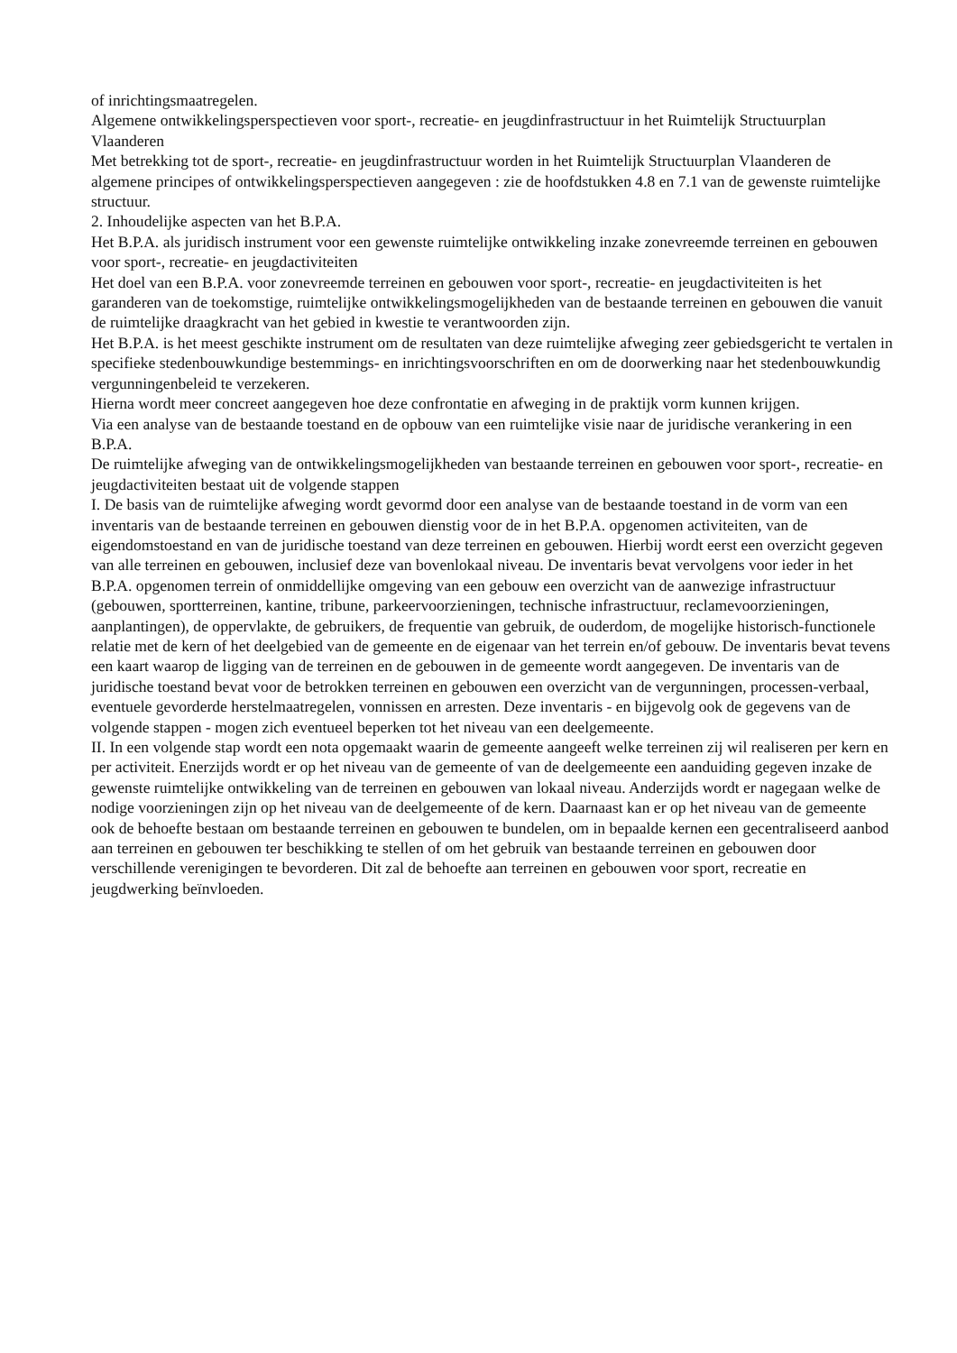of inrichtingsmaatregelen.
Algemene ontwikkelingsperspectieven voor sport-, recreatie- en jeugdinfrastructuur in het Ruimtelijk Structuurplan Vlaanderen
Met betrekking tot de sport-, recreatie- en jeugdinfrastructuur worden in het Ruimtelijk Structuurplan Vlaanderen de algemene principes of ontwikkelingsperspectieven aangegeven : zie de hoofdstukken 4.8 en 7.1 van de gewenste ruimtelijke structuur.
2. Inhoudelijke aspecten van het B.P.A.
Het B.P.A. als juridisch instrument voor een gewenste ruimtelijke ontwikkeling inzake zonevreemde terreinen en gebouwen voor sport-, recreatie- en jeugdactiviteiten
Het doel van een B.P.A. voor zonevreemde terreinen en gebouwen voor sport-, recreatie- en jeugdactiviteiten is het garanderen van de toekomstige, ruimtelijke ontwikkelingsmogelijkheden van de bestaande terreinen en gebouwen die vanuit de ruimtelijke draagkracht van het gebied in kwestie te verantwoorden zijn.
Het B.P.A. is het meest geschikte instrument om de resultaten van deze ruimtelijke afweging zeer gebiedsgericht te vertalen in specifieke stedenbouwkundige bestemmings- en inrichtingsvoorschriften en om de doorwerking naar het stedenbouwkundig vergunningenbeleid te verzekeren.
Hierna wordt meer concreet aangegeven hoe deze confrontatie en afweging in de praktijk vorm kunnen krijgen.
Via een analyse van de bestaande toestand en de opbouw van een ruimtelijke visie naar de juridische verankering in een B.P.A.
De ruimtelijke afweging van de ontwikkelingsmogelijkheden van bestaande terreinen en gebouwen voor sport-, recreatie- en jeugdactiviteiten bestaat uit de volgende stappen
I. De basis van de ruimtelijke afweging wordt gevormd door een analyse van de bestaande toestand in de vorm van een inventaris van de bestaande terreinen en gebouwen dienstig voor de in het B.P.A. opgenomen activiteiten, van de eigendomstoestand en van de juridische toestand van deze terreinen en gebouwen. Hierbij wordt eerst een overzicht gegeven van alle terreinen en gebouwen, inclusief deze van bovenlokaal niveau. De inventaris bevat vervolgens voor ieder in het B.P.A. opgenomen terrein of onmiddellijke omgeving van een gebouw een overzicht van de aanwezige infrastructuur (gebouwen, sportterreinen, kantine, tribune, parkeervoorzieningen, technische infrastructuur, reclamevoorzieningen, aanplantingen), de oppervlakte, de gebruikers, de frequentie van gebruik, de ouderdom, de mogelijke historisch-functionele relatie met de kern of het deelgebied van de gemeente en de eigenaar van het terrein en/of gebouw. De inventaris bevat tevens een kaart waarop de ligging van de terreinen en de gebouwen in de gemeente wordt aangegeven. De inventaris van de juridische toestand bevat voor de betrokken terreinen en gebouwen een overzicht van de vergunningen, processen-verbaal, eventuele gevorderde herstelmaatregelen, vonnissen en arresten. Deze inventaris - en bijgevolg ook de gegevens van de volgende stappen - mogen zich eventueel beperken tot het niveau van een deelgemeente.
II. In een volgende stap wordt een nota opgemaakt waarin de gemeente aangeeft welke terreinen zij wil realiseren per kern en per activiteit. Enerzijds wordt er op het niveau van de gemeente of van de deelgemeente een aanduiding gegeven inzake de gewenste ruimtelijke ontwikkeling van de terreinen en gebouwen van lokaal niveau. Anderzijds wordt er nagegaan welke de nodige voorzieningen zijn op het niveau van de deelgemeente of de kern. Daarnaast kan er op het niveau van de gemeente ook de behoefte bestaan om bestaande terreinen en gebouwen te bundelen, om in bepaalde kernen een gecentraliseerd aanbod aan terreinen en gebouwen ter beschikking te stellen of om het gebruik van bestaande terreinen en gebouwen door verschillende verenigingen te bevorderen. Dit zal de behoefte aan terreinen en gebouwen voor sport, recreatie en jeugdwerking beïnvloeden.